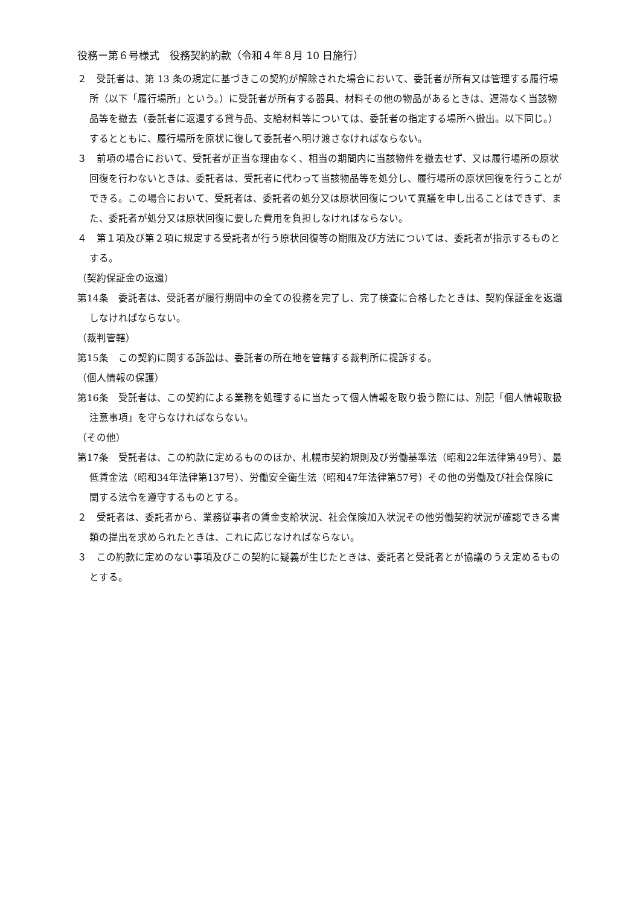役務ー第６号様式　役務契約約款（令和４年８月 10 日施行）
２　受託者は、第 13 条の規定に基づきこの契約が解除された場合において、委託者が所有又は管理する履行場所（以下「履行場所」という。）に受託者が所有する器具、材料その他の物品があるときは、遅滞なく当該物品等を撤去（委託者に返還する貸与品、支給材料等については、委託者の指定する場所へ搬出。以下同じ。）するとともに、履行場所を原状に復して委託者へ明け渡さなければならない。
３　前項の場合において、受託者が正当な理由なく、相当の期間内に当該物件を撤去せず、又は履行場所の原状回復を行わないときは、委託者は、受託者に代わって当該物品等を処分し、履行場所の原状回復を行うことができる。この場合において、受託者は、委託者の処分又は原状回復について異議を申し出ることはできず、また、委託者が処分又は原状回復に要した費用を負担しなければならない。
４　第１項及び第２項に規定する受託者が行う原状回復等の期限及び方法については、委託者が指示するものとする。
（契約保証金の返還）
第14条　委託者は、受託者が履行期間中の全ての役務を完了し、完了検査に合格したときは、契約保証金を返還しなければならない。
（裁判管轄）
第15条　この契約に関する訴訟は、委託者の所在地を管轄する裁判所に提訴する。
（個人情報の保護）
第16条　受託者は、この契約による業務を処理するに当たって個人情報を取り扱う際には、別記「個人情報取扱注意事項」を守らなければならない。
（その他）
第17条　受託者は、この約款に定めるもののほか、札幌市契約規則及び労働基準法（昭和22年法律第49号）、最低賃金法（昭和34年法律第137号）、労働安全衛生法（昭和47年法律第57号）その他の労働及び社会保険に関する法令を遵守するものとする。
２　受託者は、委託者から、業務従事者の賃金支給状況、社会保険加入状況その他労働契約状況が確認できる書類の提出を求められたときは、これに応じなければならない。
３　この約款に定めのない事項及びこの契約に疑義が生じたときは、委託者と受託者とが協議のうえ定めるものとする。